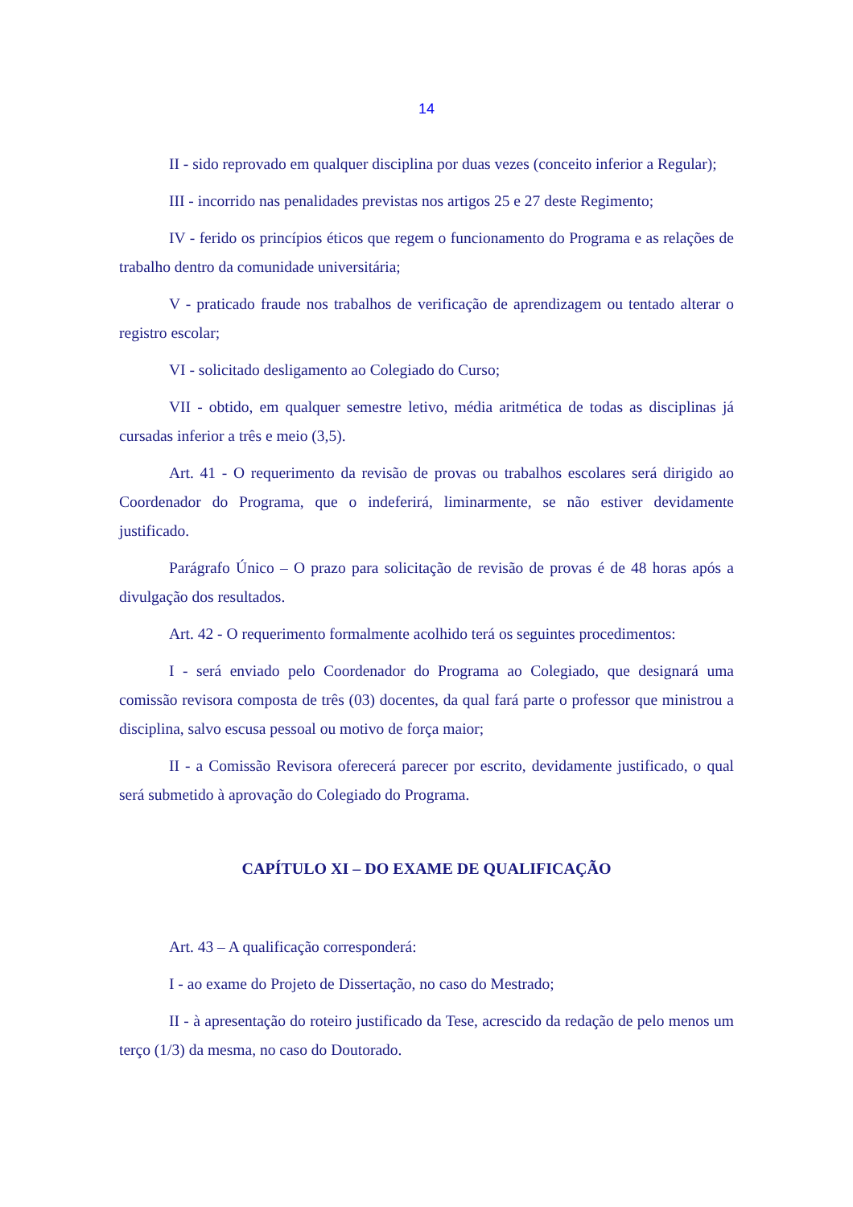14
II - sido reprovado em qualquer disciplina por duas vezes (conceito inferior a Regular);
III - incorrido nas penalidades previstas nos artigos 25 e 27 deste Regimento;
IV - ferido os princípios éticos que regem o funcionamento do Programa e as relações de trabalho dentro da comunidade universitária;
V - praticado fraude nos trabalhos de verificação de aprendizagem ou tentado alterar o registro escolar;
VI - solicitado desligamento ao Colegiado do Curso;
VII - obtido, em qualquer semestre letivo, média aritmética de todas as disciplinas já cursadas inferior a três e meio (3,5).
Art. 41 - O requerimento da revisão de provas ou trabalhos escolares será dirigido ao Coordenador do Programa, que o indeferirá, liminarmente, se não estiver devidamente justificado.
Parágrafo Único – O prazo para solicitação de revisão de provas é de 48 horas após a divulgação dos resultados.
Art. 42 - O requerimento formalmente acolhido terá os seguintes procedimentos:
I - será enviado pelo Coordenador do Programa ao Colegiado, que designará uma comissão revisora composta de três (03) docentes, da qual fará parte o professor que ministrou a disciplina, salvo escusa pessoal ou motivo de força maior;
II - a Comissão Revisora oferecerá parecer por escrito, devidamente justificado, o qual será submetido à aprovação do Colegiado do Programa.
CAPÍTULO XI – DO EXAME DE QUALIFICAÇÃO
Art. 43 – A qualificação corresponderá:
I - ao exame do Projeto de Dissertação, no caso do Mestrado;
II - à apresentação do roteiro justificado da Tese, acrescido da redação de pelo menos um terço (1/3) da mesma, no caso do Doutorado.